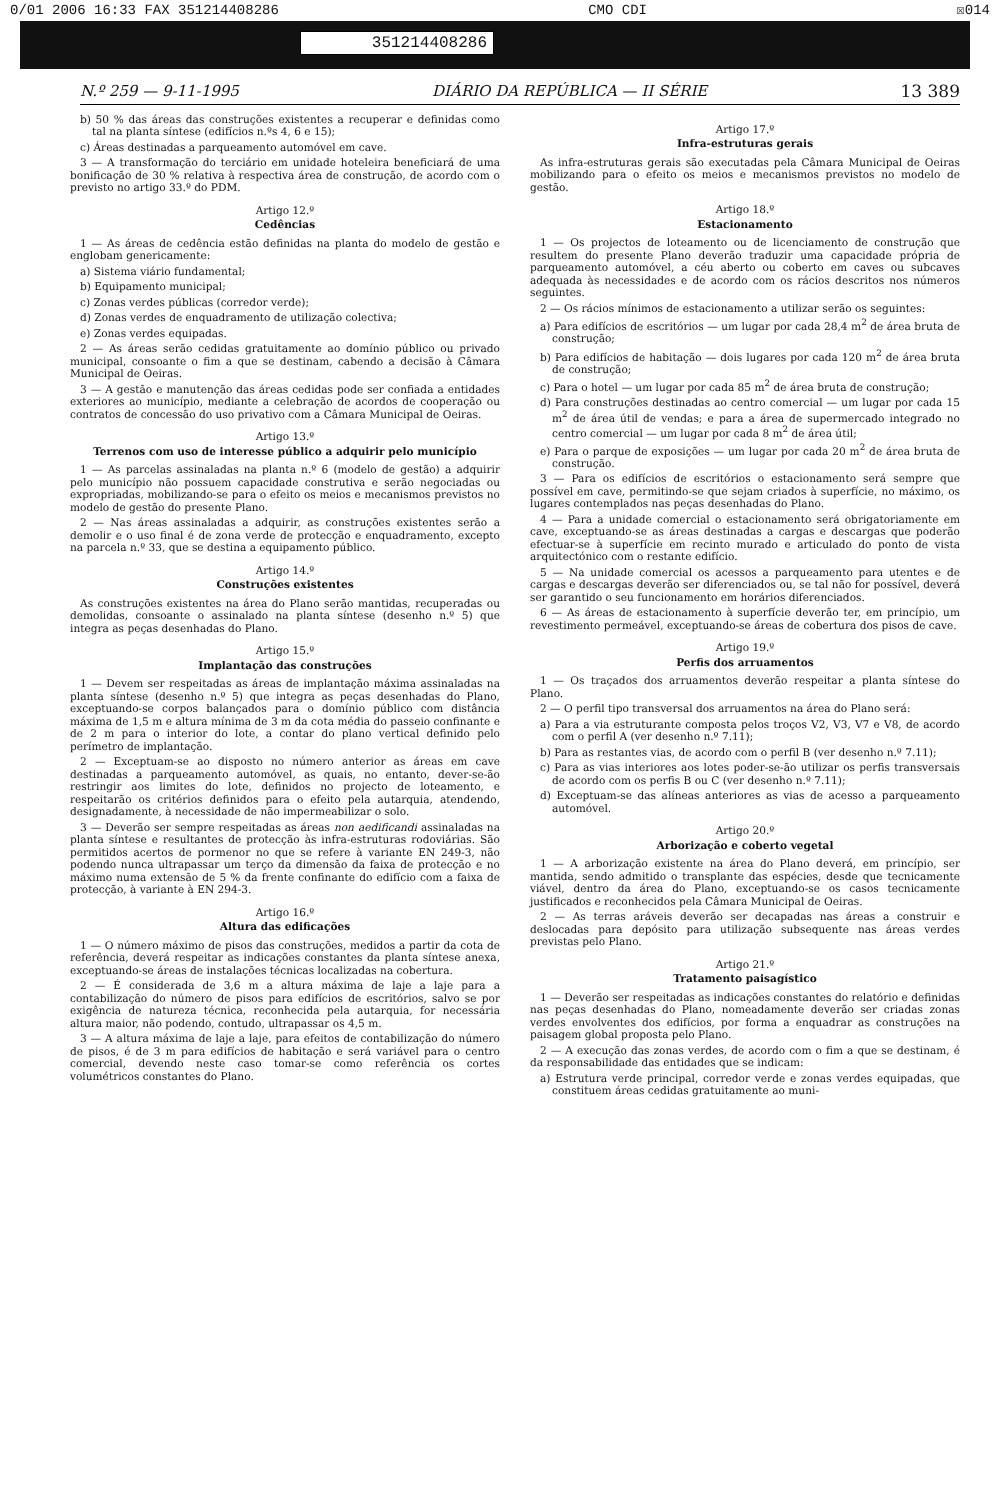0/01 2006 16:33 FAX 351214408286 CMO CDI ☒014
351214408286
N.º 259 — 9-11-1995 DIÁRIO DA REPÚBLICA — II SÉRIE 13 389
b) 50 % das áreas das construções existentes a recuperar e definidas como tal na planta síntese (edifícios n.ºs 4, 6 e 15);
c) Áreas destinadas a parqueamento automóvel em cave.
3 — A transformação do terciário em unidade hoteleira beneficiará de uma bonificação de 30 % relativa à respectiva área de construção, de acordo com o previsto no artigo 33.º do PDM.
Artigo 12.º
Cedências
1 — As áreas de cedência estão definidas na planta do modelo de gestão e englobam genericamente:
a) Sistema viário fundamental;
b) Equipamento municipal;
c) Zonas verdes públicas (corredor verde);
d) Zonas verdes de enquadramento de utilização colectiva;
e) Zonas verdes equipadas.
2 — As áreas serão cedidas gratuitamente ao domínio público ou privado municipal, consoante o fim a que se destinam, cabendo a decisão à Câmara Municipal de Oeiras.
3 — A gestão e manutenção das áreas cedidas pode ser confiada a entidades exteriores ao município, mediante a celebração de acordos de cooperação ou contratos de concessão do uso privativo com a Câmara Municipal de Oeiras.
Artigo 13.º
Terrenos com uso de interesse público a adquirir pelo município
1 — As parcelas assinaladas na planta n.º 6 (modelo de gestão) a adquirir pelo município não possuem capacidade construtiva e serão negociadas ou expropriadas, mobilizando-se para o efeito os meios e mecanismos previstos no modelo de gestão do presente Plano.
2 — Nas áreas assinaladas a adquirir, as construções existentes serão a demolir e o uso final é de zona verde de protecção e enquadramento, excepto na parcela n.º 33, que se destina a equipamento público.
Artigo 14.º
Construções existentes
As construções existentes na área do Plano serão mantidas, recuperadas ou demolidas, consoante o assinalado na planta síntese (desenho n.º 5) que integra as peças desenhadas do Plano.
Artigo 15.º
Implantação das construções
1 — Devem ser respeitadas as áreas de implantação máxima assinaladas na planta síntese (desenho n.º 5) que integra as peças desenhadas do Plano, exceptuando-se corpos balançados para o domínio público com distância máxima de 1,5 m e altura mínima de 3 m da cota média do passeio confinante e de 2 m para o interior do lote, a contar do plano vertical definido pelo perímetro de implantação.
2 — Exceptuam-se ao disposto no número anterior as áreas em cave destinadas a parqueamento automóvel, as quais, no entanto, dever-se-ão restringir aos limites do lote, definidos no projecto de loteamento, e respeitarão os critérios definidos para o efeito pela autarquia, atendendo, designadamente, à necessidade de não impermeabilizar o solo.
3 — Deverão ser sempre respeitadas as áreas non aedificandi assinaladas na planta síntese e resultantes de protecção às infra-estruturas rodoviárias. São permitidos acertos de pormenor no que se refere à variante EN 249-3, não podendo nunca ultrapassar um terço da dimensão da faixa de protecção e no máximo numa extensão de 5 % da frente confinante do edifício com a faixa de protecção, à variante à EN 294-3.
Artigo 16.º
Altura das edificações
1 — O número máximo de pisos das construções, medidos a partir da cota de referência, deverá respeitar as indicações constantes da planta síntese anexa, exceptuando-se áreas de instalações técnicas localizadas na cobertura.
2 — É considerada de 3,6 m a altura máxima de laje a laje para a contabilização do número de pisos para edifícios de escritórios, salvo se por exigência de natureza técnica, reconhecida pela autarquia, for necessária altura maior, não podendo, contudo, ultrapassar os 4,5 m.
3 — A altura máxima de laje a laje, para efeitos de contabilização do número de pisos, é de 3 m para edifícios de habitação e será variável para o centro comercial, devendo neste caso tomar-se como referência os cortes volumétricos constantes do Plano.
Artigo 17.º
Infra-estruturas gerais
As infra-estruturas gerais são executadas pela Câmara Municipal de Oeiras mobilizando para o efeito os meios e mecanismos previstos no modelo de gestão.
Artigo 18.º
Estacionamento
1 — Os projectos de loteamento ou de licenciamento de construção que resultem do presente Plano deverão traduzir uma capacidade própria de parqueamento automóvel, a céu aberto ou coberto em caves ou subcaves adequada às necessidades e de acordo com os rácios descritos nos números seguintes.
2 — Os rácios mínimos de estacionamento a utilizar serão os seguintes:
a) Para edifícios de escritórios — um lugar por cada 28,4 m<sup>2</sup> de área bruta de construção;
b) Para edifícios de habitação — dois lugares por cada 120 m<sup>2</sup> de área bruta de construção;
c) Para o hotel — um lugar por cada 85 m<sup>2</sup> de área bruta de construção;
d) Para construções destinadas ao centro comercial — um lugar por cada 15 m<sup>2</sup> de área útil de vendas; e para a área de supermercado integrado no centro comercial — um lugar por cada 8 m<sup>2</sup> de área útil;
e) Para o parque de exposições — um lugar por cada 20 m<sup>2</sup> de área bruta de construção.
3 — Para os edifícios de escritórios o estacionamento será sempre que possível em cave, permitindo-se que sejam criados à superfície, no máximo, os lugares contemplados nas peças desenhadas do Plano.
4 — Para a unidade comercial o estacionamento será obrigatoriamente em cave, exceptuando-se as áreas destinadas a cargas e descargas que poderão efectuar-se à superfície em recinto murado e articulado do ponto de vista arquitectónico com o restante edifício.
5 — Na unidade comercial os acessos a parqueamento para utentes e de cargas e descargas deverão ser diferenciados ou, se tal não for possível, deverá ser garantido o seu funcionamento em horários diferenciados.
6 — As áreas de estacionamento à superfície deverão ter, em princípio, um revestimento permeável, exceptuando-se áreas de cobertura dos pisos de cave.
Artigo 19.º
Perfis dos arruamentos
1 — Os traçados dos arruamentos deverão respeitar a planta síntese do Plano.
2 — O perfil tipo transversal dos arruamentos na área do Plano será:
a) Para a via estruturante composta pelos troços V2, V3, V7 e V8, de acordo com o perfil A (ver desenho n.º 7.11);
b) Para as restantes vias, de acordo com o perfil B (ver desenho n.º 7.11);
c) Para as vias interiores aos lotes poder-se-ão utilizar os perfis transversais de acordo com os perfis B ou C (ver desenho n.º 7.11);
d) Exceptuam-se das alíneas anteriores as vias de acesso a parqueamento automóvel.
Artigo 20.º
Arborização e coberto vegetal
1 — A arborização existente na área do Plano deverá, em princípio, ser mantida, sendo admitido o transplante das espécies, desde que tecnicamente viável, dentro da área do Plano, exceptuando-se os casos tecnicamente justificados e reconhecidos pela Câmara Municipal de Oeiras.
2 — As terras aráveis deverão ser decapadas nas áreas a construir e deslocadas para depósito para utilização subsequente nas áreas verdes previstas pelo Plano.
Artigo 21.º
Tratamento paisagístico
1 — Deverão ser respeitadas as indicações constantes do relatório e definidas nas peças desenhadas do Plano, nomeadamente deverão ser criadas zonas verdes envolventes dos edifícios, por forma a enquadrar as construções na paisagem global proposta pelo Plano.
2 — A execução das zonas verdes, de acordo com o fim a que se destinam, é da responsabilidade das entidades que se indicam:
a) Estrutura verde principal, corredor verde e zonas verdes equipadas, que constituem áreas cedidas gratuitamente ao muni-